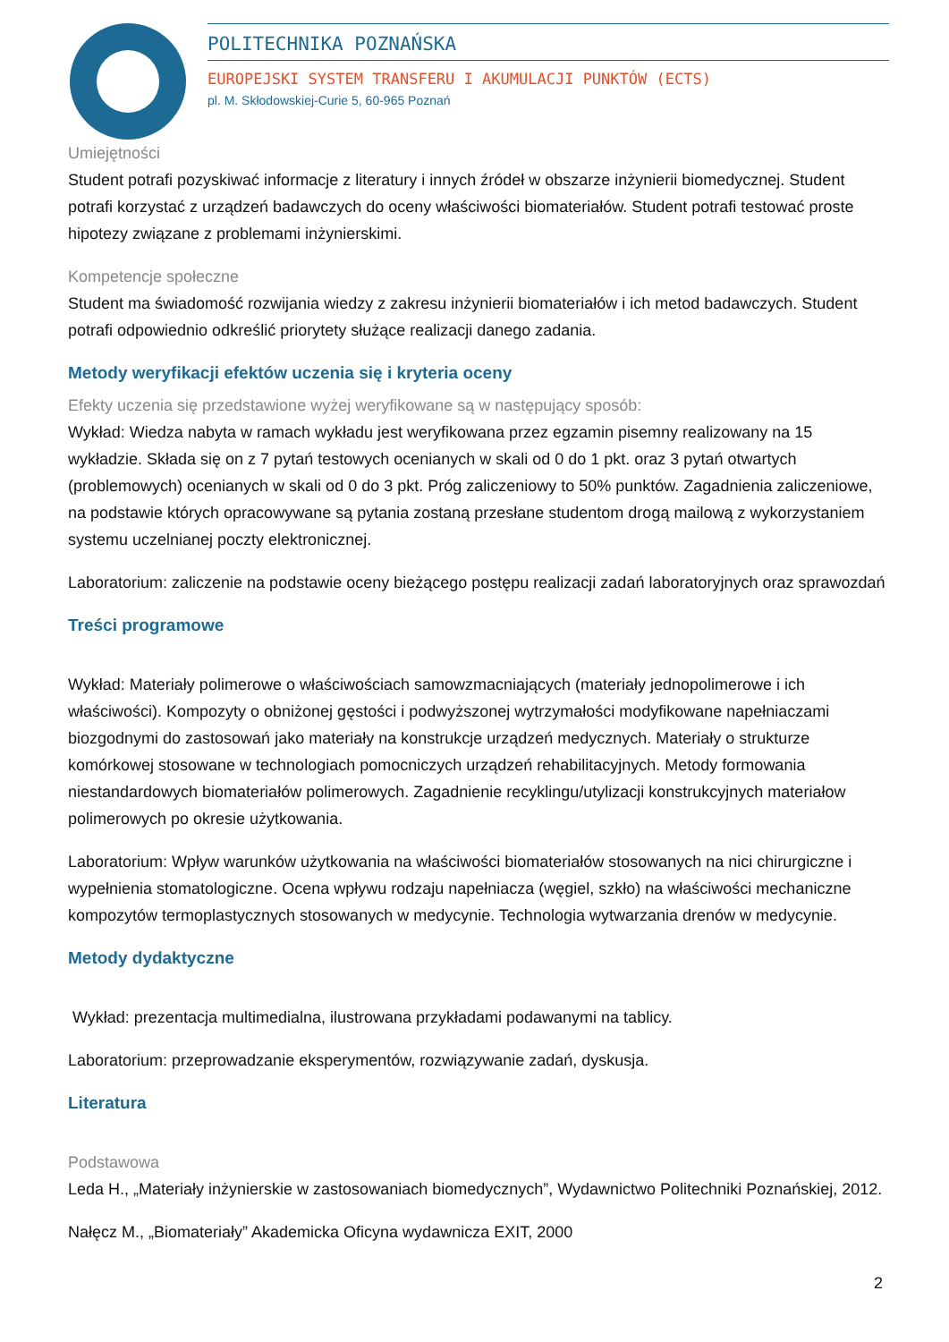POLITECHNIKA POZNAŃSKA
EUROPEJSKI SYSTEM TRANSFERU I AKUMULACJI PUNKTÓW (ECTS)
pl. M. Skłodowskiej-Curie 5, 60-965 Poznań
Umiejętności
Student potrafi pozyskiwać informacje z literatury i innych źródeł w obszarze inżynierii biomedycznej. Student potrafi korzystać z urządzeń badawczych do oceny właściwości biomateriałów. Student potrafi testować proste hipotezy związane z problemami inżynierskimi.
Kompetencje społeczne
Student ma świadomość rozwijania wiedzy z zakresu inżynierii biomateriałów i ich metod badawczych. Student potrafi odpowiednio odkreślić priorytety służące realizacji danego zadania.
Metody weryfikacji efektów uczenia się i kryteria oceny
Efekty uczenia się przedstawione wyżej weryfikowane są w następujący sposób:
Wykład: Wiedza nabyta w ramach wykładu jest weryfikowana przez egzamin pisemny realizowany na 15 wykładzie. Składa się on z 7 pytań testowych ocenianych w skali od 0 do 1 pkt. oraz 3 pytań otwartych (problemowych) ocenianych w skali od 0 do 3 pkt. Próg zaliczeniowy to 50% punktów. Zagadnienia zaliczeniowe, na podstawie których opracowywane są pytania zostaną przesłane studentom drogą mailową z wykorzystaniem systemu uczelnianej poczty elektronicznej.
Laboratorium: zaliczenie na podstawie oceny bieżącego postępu realizacji zadań laboratoryjnych oraz sprawozdań
Treści programowe
Wykład: Materiały polimerowe o właściwościach samowzmacniających (materiały jednopolimerowe i ich właściwości). Kompozyty o obniżonej gęstości i podwyższonej wytrzymałości modyfikowane napełniaczami biozgodnymi do zastosowań jako materiały na konstrukcje urządzeń medycznych. Materiały o strukturze komórkowej stosowane w technologiach pomocniczych urządzeń rehabilitacyjnych. Metody formowania niestandardowych biomateriałów polimerowych. Zagadnienie recyklingu/utylizacji konstrukcyjnych materiałow polimerowych po okresie użytkowania.
Laboratorium: Wpływ warunków użytkowania na właściwości biomateriałów stosowanych na nici chirurgiczne i wypełnienia stomatologiczne. Ocena wpływu rodzaju napełniacza (węgiel, szkło) na właściwości mechaniczne kompozytów termoplastycznych stosowanych w medycynie. Technologia wytwarzania drenów w medycynie.
Metody dydaktyczne
Wykład: prezentacja multimedialna, ilustrowana przykładami podawanymi na tablicy.
Laboratorium: przeprowadzanie eksperymentów, rozwiązywanie zadań, dyskusja.
Literatura
Podstawowa
Leda H., „Materiały inżynierskie w zastosowaniach biomedycznych”, Wydawnictwo Politechniki Poznańskiej, 2012.
Nałęcz M., „Biomateriały” Akademicka Oficyna wydawnicza EXIT, 2000
2